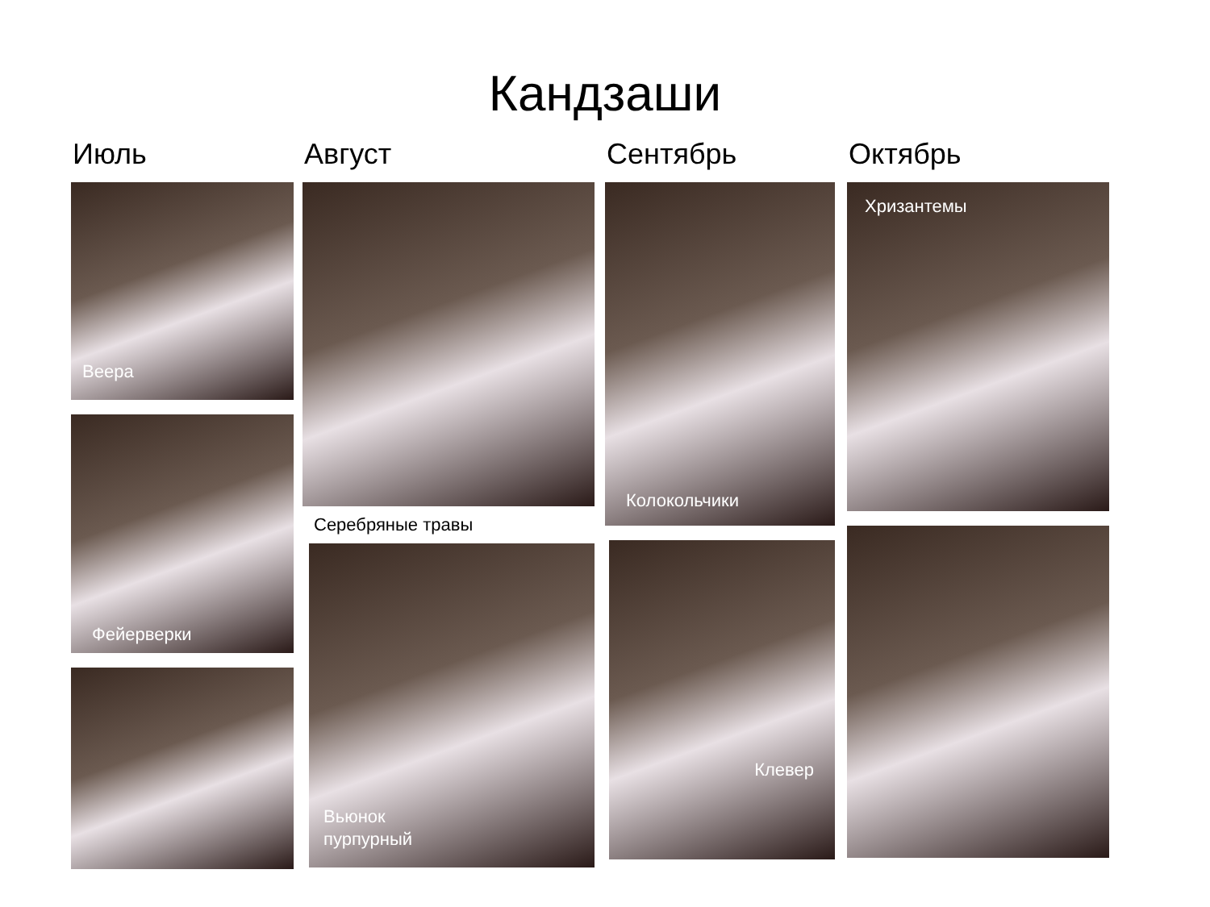Кандзаши
Июль
Веера
Фейерверки
Август
Серебряные травы
Вьюнок
пурпурный
Сентябрь
Колокольчики
Клевер
Октябрь
Хризантемы